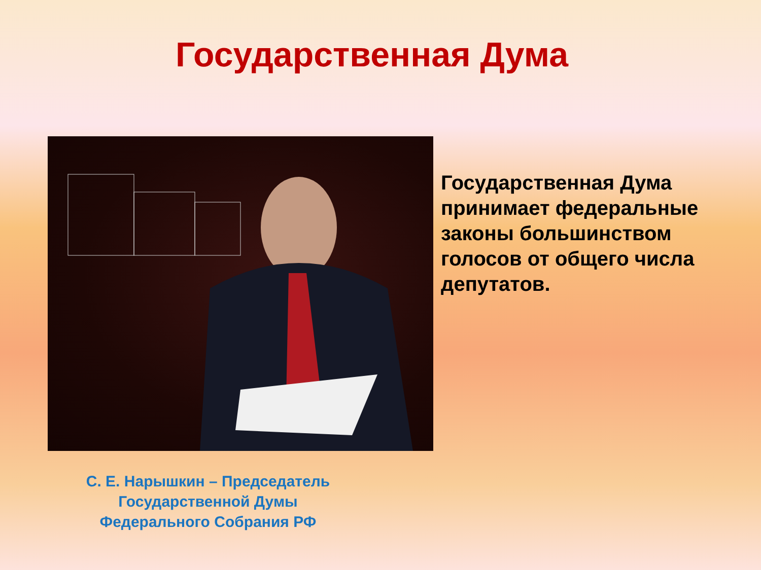Государственная Дума
Государственная Дума принимает федеральные законы большинством голосов от общего числа депутатов.
С. Е. Нарышкин – Председатель
Государственной Думы
Федерального Собрания РФ